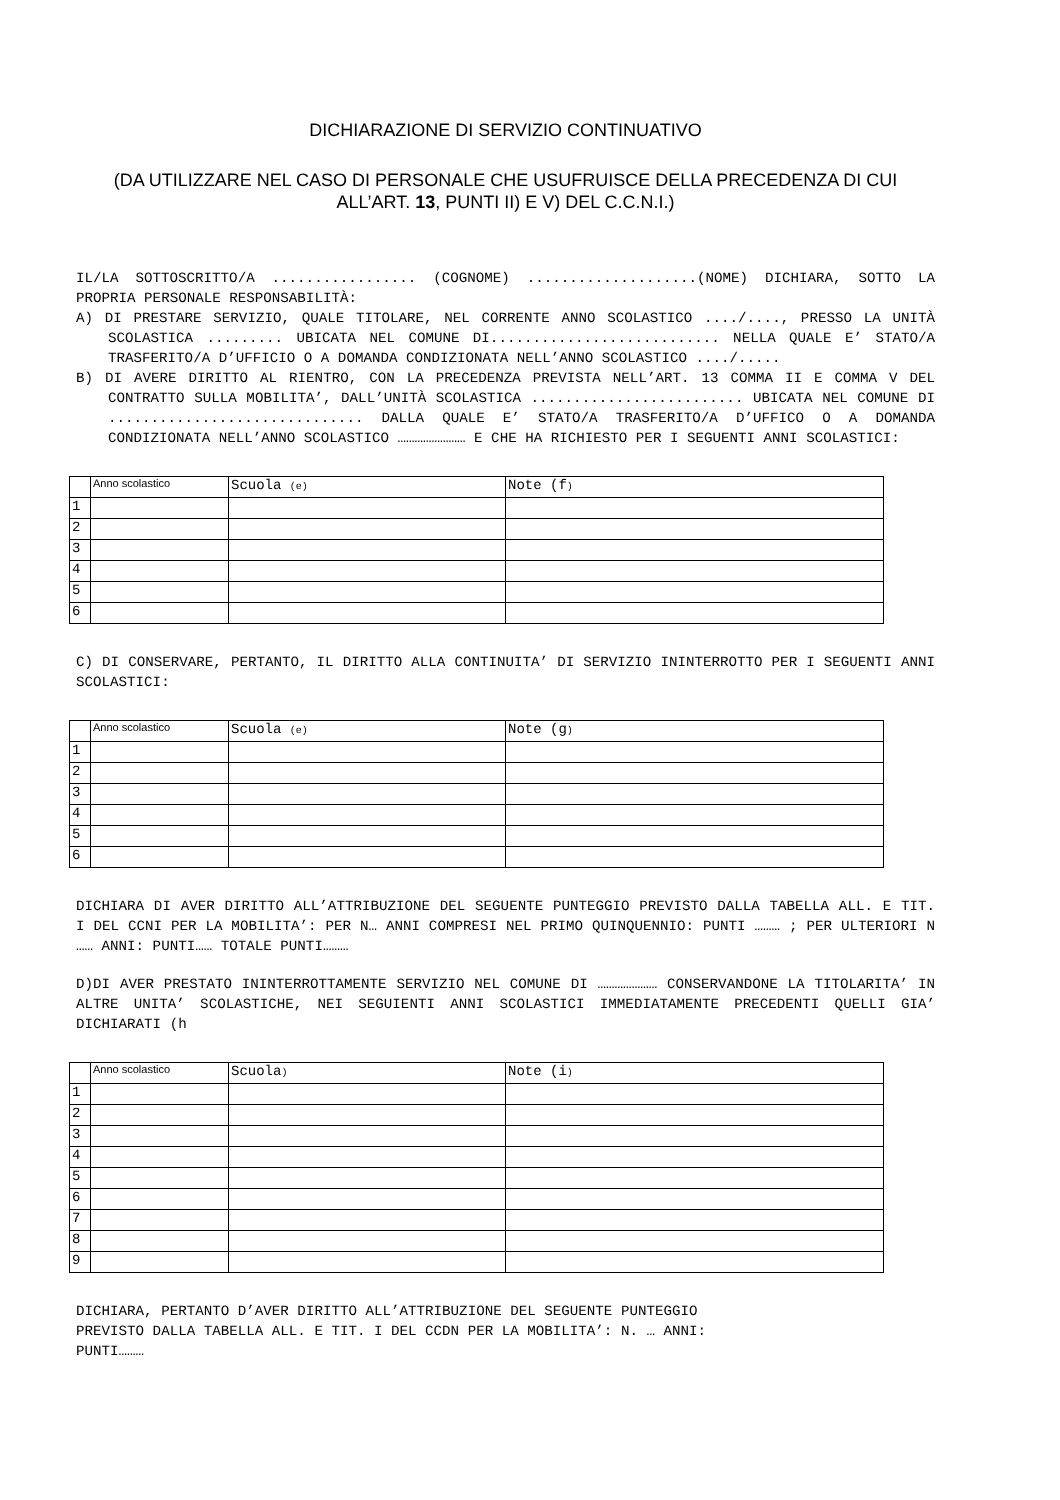DICHIARAZIONE DI SERVIZIO CONTINUATIVO
(DA UTILIZZARE NEL CASO DI PERSONALE CHE USUFRUISCE DELLA PRECEDENZA DI CUI ALL’ART. 13, PUNTI II) E V) DEL C.C.N.I.)
IL/LA SOTTOSCRITTO/A ................. (COGNOME) ....................(NOME) DICHIARA, SOTTO LA PROPRIA PERSONALE RESPONSABILITÀ:
A) DI PRESTARE SERVIZIO, QUALE TITOLARE, NEL CORRENTE ANNO SCOLASTICO ..../...., PRESSO LA UNITÀ SCOLASTICA ......... UBICATA NEL COMUNE DI........................... NELLA QUALE E’ STATO/A TRASFERITO/A D’UFFICIO O A DOMANDA CONDIZIONATA NELL’ANNO SCOLASTICO ..../.....
B) DI AVERE DIRITTO AL RIENTRO, CON LA PRECEDENZA PREVISTA NELL’ART. 13 COMMA II E COMMA V DEL CONTRATTO SULLA MOBILITA’, DALL’UNITÀ SCOLASTICA ......................... UBICATA NEL COMUNE DI .............................. DALLA QUALE E’ STATO/A TRASFERITO/A D’UFFICO O A DOMANDA CONDIZIONATA NELL’ANNO SCOLASTICO …………………… E CHE HA RICHIESTO PER I SEGUENTI ANNI SCOLASTICI:
| | Anno scolastico | Scuola (e) | Note (f ) |
| --- | --- | --- | --- |
| 1 | | | |
| 2 | | | |
| 3 | | | |
| 4 | | | |
| 5 | | | |
| 6 | | | |
C) DI CONSERVARE, PERTANTO, IL DIRITTO ALLA CONTINUITA’ DI SERVIZIO ININTERROTTO PER I SEGUENTI ANNI SCOLASTICI:
| | Anno scolastico | Scuola (e) | Note (g ) |
| --- | --- | --- | --- |
| 1 | | | |
| 2 | | | |
| 3 | | | |
| 4 | | | |
| 5 | | | |
| 6 | | | |
DICHIARA DI AVER DIRITTO ALL’ATTRIBUZIONE DEL SEGUENTE PUNTEGGIO PREVISTO DALLA TABELLA ALL. E TIT. I DEL CCNI PER LA MOBILITA’: PER N… ANNI COMPRESI NEL PRIMO QUINQUENNIO: PUNTI ……… ; PER ULTERIORI N …… ANNI: PUNTI…… TOTALE PUNTI………
D)DI AVER PRESTATO ININTERROTTAMENTE SERVIZIO NEL COMUNE DI ………………… CONSERVANDONE LA TITOLARITA’ IN ALTRE UNITA’ SCOLASTICHE, NEI SEGUIENTI ANNI SCOLASTICI IMMEDIATAMENTE PRECEDENTI QUELLI GIA’ DICHIARATI (h
| | Anno scolastico | Scuola ) | Note (i ) |
| --- | --- | --- | --- |
| 1 | | | |
| 2 | | | |
| 3 | | | |
| 4 | | | |
| 5 | | | |
| 6 | | | |
| 7 | | | |
| 8 | | | |
| 9 | | | |
DICHIARA, PERTANTO D’AVER DIRITTO ALL’ATTRIBUZIONE DEL SEGUENTE PUNTEGGIO
PREVISTO DALLA TABELLA ALL. E TIT. I DEL CCDN PER LA MOBILITA’: N. … ANNI:
PUNTI………